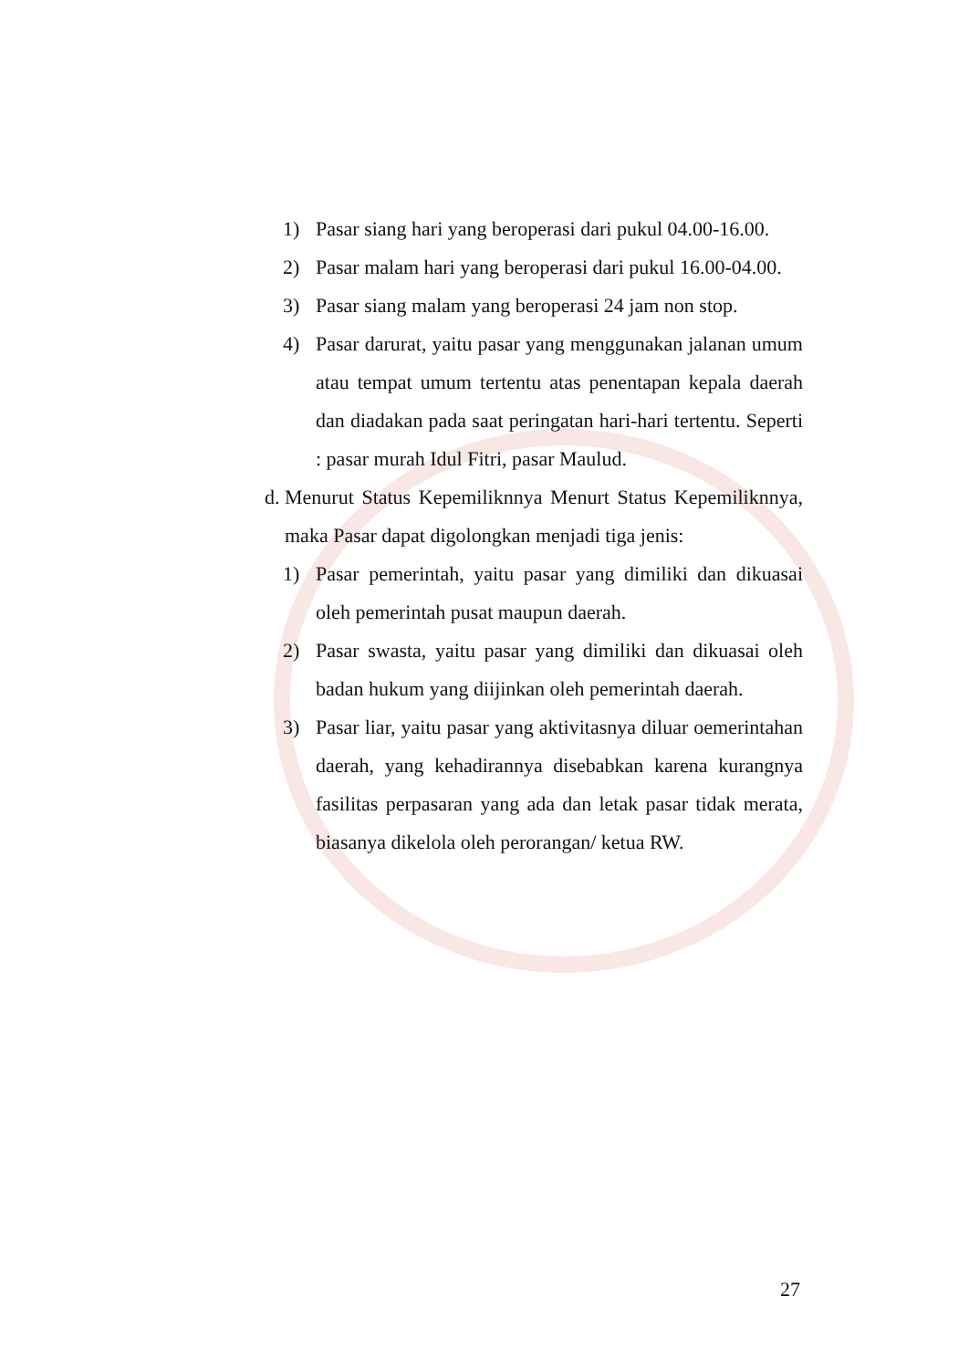1) Pasar siang hari yang beroperasi dari pukul 04.00-16.00.
2) Pasar malam hari yang beroperasi dari pukul 16.00-04.00.
3) Pasar siang malam yang beroperasi 24 jam non stop.
4) Pasar darurat, yaitu pasar yang menggunakan jalanan umum atau tempat umum tertentu atas penentapan kepala daerah dan diadakan pada saat peringatan hari-hari tertentu. Seperti : pasar murah Idul Fitri, pasar Maulud.
d. Menurut Status Kepemiliknnya Menurt Status Kepemiliknnya, maka Pasar dapat digolongkan menjadi tiga jenis:
1) Pasar pemerintah, yaitu pasar yang dimiliki dan dikuasai oleh pemerintah pusat maupun daerah.
2) Pasar swasta, yaitu pasar yang dimiliki dan dikuasai oleh badan hukum yang diijinkan oleh pemerintah daerah.
3) Pasar liar, yaitu pasar yang aktivitasnya diluar oemerintahan daerah, yang kehadirannya disebabkan karena kurangnya fasilitas perpasaran yang ada dan letak pasar tidak merata, biasanya dikelola oleh perorangan/ ketua RW.
27